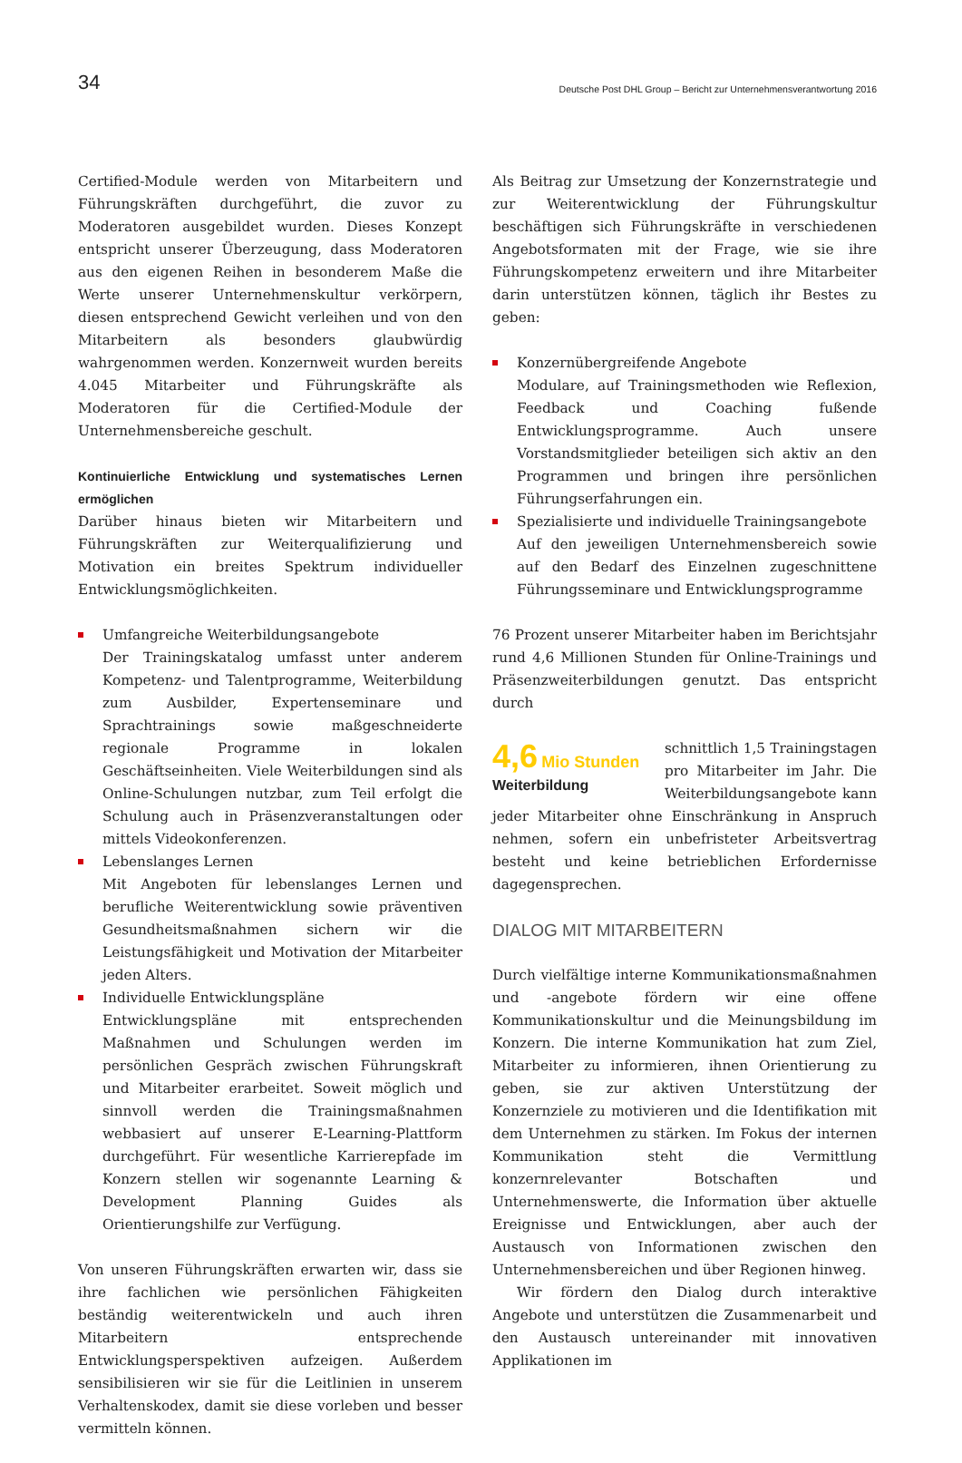34 Deutsche Post DHL Group – Bericht zur Unternehmensverantwortung 2016
Certified-Module werden von Mitarbeitern und Führungskräften durchgeführt, die zuvor zu Moderatoren ausgebildet wurden. Dieses Konzept entspricht unserer Überzeugung, dass Moderatoren aus den eigenen Reihen in besonderem Maße die Werte unserer Unternehmenskultur verkörpern, diesen entsprechend Gewicht verleihen und von den Mitarbeitern als besonders glaubwürdig wahrgenommen werden. Konzernweit wurden bereits 4.045 Mitarbeiter und Führungskräfte als Moderatoren für die Certified-Module der Unternehmensbereiche geschult.
Kontinuierliche Entwicklung und systematisches Lernen ermöglichen
Darüber hinaus bieten wir Mitarbeitern und Führungskräften zur Weiterqualifizierung und Motivation ein breites Spektrum individueller Entwicklungsmöglichkeiten.
Umfangreiche Weiterbildungsangebote
Der Trainingskatalog umfasst unter anderem Kompetenz- und Talentprogramme, Weiterbildung zum Ausbilder, Expertenseminare und Sprachtrainings sowie maßgeschneiderte regionale Programme in lokalen Geschäftseinheiten. Viele Weiterbildungen sind als Online-Schulungen nutzbar, zum Teil erfolgt die Schulung auch in Präsenzveranstaltungen oder mittels Videokonferenzen.
Lebenslanges Lernen
Mit Angeboten für lebenslanges Lernen und berufliche Weiterentwicklung sowie präventiven Gesundheitsmaßnahmen sichern wir die Leistungsfähigkeit und Motivation der Mitarbeiter jeden Alters.
Individuelle Entwicklungspläne
Entwicklungspläne mit entsprechenden Maßnahmen und Schulungen werden im persönlichen Gespräch zwischen Führungskraft und Mitarbeiter erarbeitet. Soweit möglich und sinnvoll werden die Trainingsmaßnahmen webbasiert auf unserer E-Learning-Plattform durchgeführt. Für wesentliche Karrierepfade im Konzern stellen wir sogenannte Learning & Development Planning Guides als Orientierungshilfe zur Verfügung.
Von unseren Führungskräften erwarten wir, dass sie ihre fachlichen wie persönlichen Fähigkeiten beständig weiterentwickeln und auch ihren Mitarbeitern entsprechende Entwicklungsperspektiven aufzeigen. Außerdem sensibilisieren wir sie für die Leitlinien in unserem Verhaltenskodex, damit sie diese vorleben und besser vermitteln können.
Als Beitrag zur Umsetzung der Konzernstrategie und zur Weiterentwicklung der Führungskultur beschäftigen sich Führungskräfte in verschiedenen Angebotsformaten mit der Frage, wie sie ihre Führungskompetenz erweitern und ihre Mitarbeiter darin unterstützen können, täglich ihr Bestes zu geben:
Konzernübergreifende Angebote
Modulare, auf Trainingsmethoden wie Reflexion, Feedback und Coaching fußende Entwicklungsprogramme. Auch unsere Vorstandsmitglieder beteiligen sich aktiv an den Programmen und bringen ihre persönlichen Führungserfahrungen ein.
Spezialisierte und individuelle Trainingsangebote
Auf den jeweiligen Unternehmensbereich sowie auf den Bedarf des Einzelnen zugeschnittene Führungsseminare und Entwicklungsprogramme
76 Prozent unserer Mitarbeiter haben im Berichtsjahr rund 4,6 Millionen Stunden für Online-Trainings und Präsenzweiterbildungen genutzt. Das entspricht durch
4,6 Mio Stunden
Weiterbildung
schnittlich 1,5 Trainingstagen pro Mitarbeiter im Jahr. Die Weiterbildungsangebote kann jeder Mitarbeiter ohne Einschränkung in Anspruch nehmen, sofern ein unbefristeter Arbeitsvertrag besteht und keine betrieblichen Erfordernisse dagegensprechen.
DIALOG MIT MITARBEITERN
Durch vielfältige interne Kommunikationsmaßnahmen und -angebote fördern wir eine offene Kommunikationskultur und die Meinungsbildung im Konzern. Die interne Kommunikation hat zum Ziel, Mitarbeiter zu informieren, ihnen Orientierung zu geben, sie zur aktiven Unterstützung der Konzernziele zu motivieren und die Identifikation mit dem Unternehmen zu stärken. Im Fokus der internen Kommunikation steht die Vermittlung konzernrelevanter Botschaften und Unternehmenswerte, die Information über aktuelle Ereignisse und Entwicklungen, aber auch der Austausch von Informationen zwischen den Unternehmensbereichen und über Regionen hinweg.
Wir fördern den Dialog durch interaktive Angebote und unterstützen die Zusammenarbeit und den Austausch untereinander mit innovativen Applikationen im